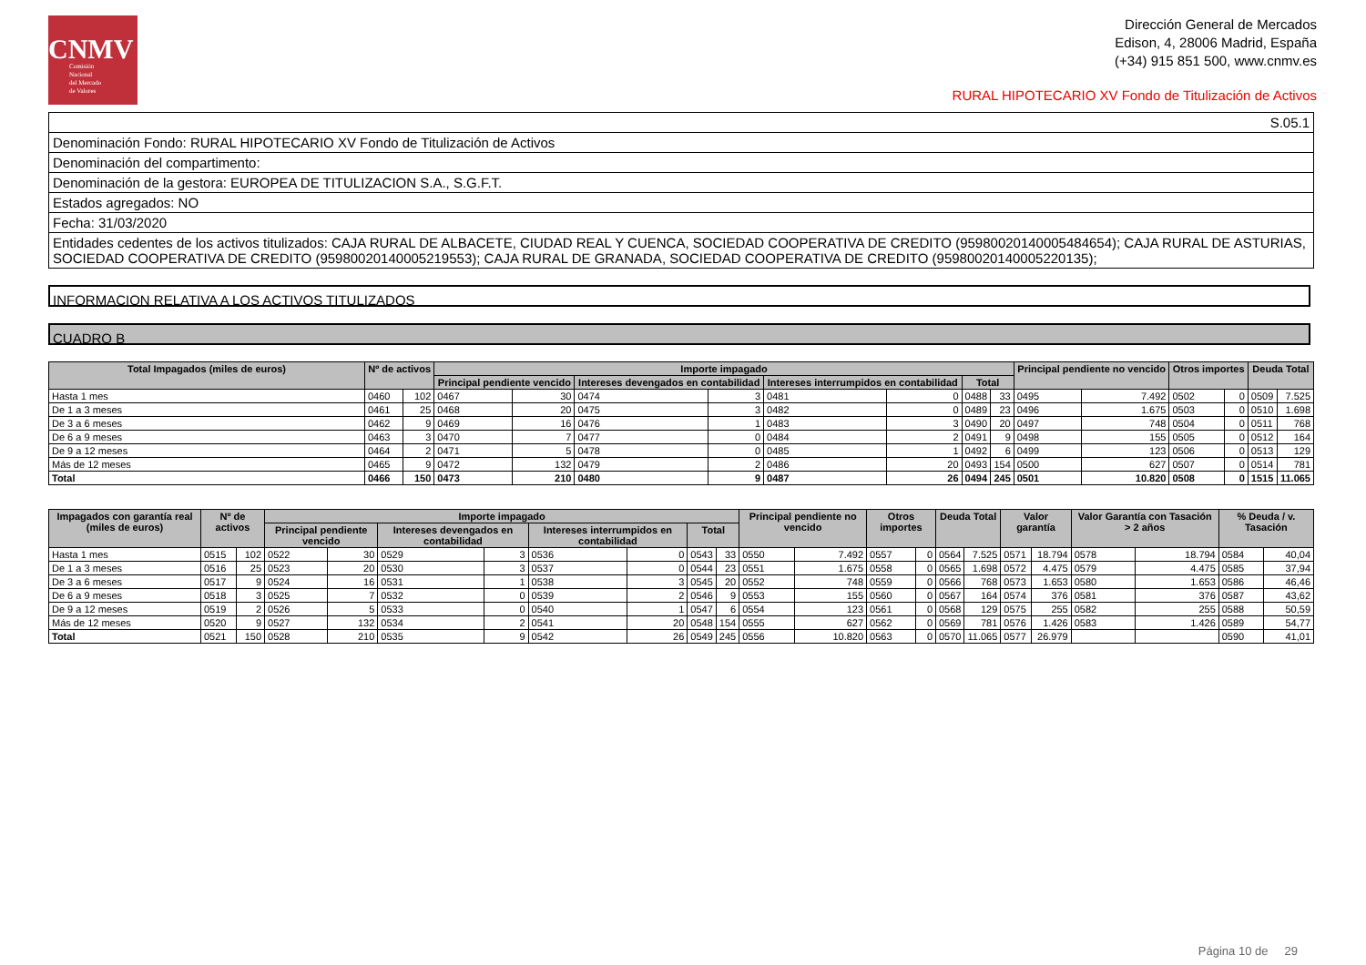CNMV
Comisión
Nacional
del Mercado
de Valores
Dirección General de Mercados
Edison, 4, 28006 Madrid, España
(+34) 915 851 500, www.cnmv.es
RURAL HIPOTECARIO XV Fondo de Titulización de Activos
| S.05.1 |
| Denominación Fondo: RURAL HIPOTECARIO XV Fondo de Titulización de Activos |
| Denominación del compartimento: |
| Denominación de la gestora: EUROPEA DE TITULIZACION S.A., S.G.F.T. |
| Estados agregados: NO |
| Fecha: 31/03/2020 |
| Entidades cedentes de los activos titulizados: CAJA RURAL DE ALBACETE, CIUDAD REAL Y CUENCA, SOCIEDAD COOPERATIVA DE CREDITO (95980020140005484654); CAJA RURAL DE ASTURIAS, SOCIEDAD COOPERATIVA DE CREDITO (95980020140005219553); CAJA RURAL DE GRANADA, SOCIEDAD COOPERATIVA DE CREDITO (95980020140005220135); |
INFORMACION RELATIVA A LOS ACTIVOS TITULIZADOS
CUADRO B
| Total Impagados (miles de euros) | Nº de activos | | Importe impagado | | | | | | | | Principal pendiente no vencido | | Otros importes | | Deuda Total | |
| --- | --- | --- | --- | --- | --- | --- | --- | --- | --- | --- | --- | --- | --- | --- | --- | --- |
| | | | Principal pendiente vencido | | Intereses devengados en contabilidad | | Intereses interrumpidos en contabilidad | | Total | | | | | | | |
| Hasta 1 mes | 0460 | 102 | 0467 | 30 | 0474 | 3 | 0481 | 0 | 0488 | 33 | 0495 | 7.492 | 0502 | 0 | 0509 | 7.525 |
| De 1 a 3 meses | 0461 | 25 | 0468 | 20 | 0475 | 3 | 0482 | 0 | 0489 | 23 | 0496 | 1.675 | 0503 | 0 | 0510 | 1.698 |
| De 3 a 6 meses | 0462 | 9 | 0469 | 16 | 0476 | 1 | 0483 | 3 | 0490 | 20 | 0497 | 748 | 0504 | 0 | 0511 | 768 |
| De 6 a 9 meses | 0463 | 3 | 0470 | 7 | 0477 | 0 | 0484 | 2 | 0491 | 9 | 0498 | 155 | 0505 | 0 | 0512 | 164 |
| De 9 a 12 meses | 0464 | 2 | 0471 | 5 | 0478 | 0 | 0485 | 1 | 0492 | 6 | 0499 | 123 | 0506 | 0 | 0513 | 129 |
| Más de 12 meses | 0465 | 9 | 0472 | 132 | 0479 | 2 | 0486 | 20 | 0493 | 154 | 0500 | 627 | 0507 | 0 | 0514 | 781 |
| Total | 0466 | 150 | 0473 | 210 | 0480 | 9 | 0487 | 26 | 0494 | 245 | 0501 | 10.820 | 0508 | 0 | 1515 | 11.065 |
| Impagados con garantía real (miles de euros) | Nº de activos | | Importe impagado | | | | | | | | Principal pendiente no vencido | | Otros importes | | Deuda Total | | Valor garantía | | Valor Garantía con Tasación > 2 años | | % Deuda / v. Tasación | |
| --- | --- | --- | --- | --- | --- | --- | --- | --- | --- | --- | --- | --- | --- | --- | --- | --- | --- | --- | --- | --- | --- | --- |
| | | | Principal pendiente vencido | | Intereses devengados en contabilidad | | Intereses interrumpidos en contabilidad | | Total | | | | | | | | | | | | | |
| Hasta 1 mes | 0515 | 102 | 0522 | 30 | 0529 | 3 | 0536 | 0 | 0543 | 33 | 0550 | 7.492 | 0557 | 0 | 0564 | 7.525 | 0571 | 18.794 | 0578 | 18.794 | 0584 | 40,04 |
| De 1 a 3 meses | 0516 | 25 | 0523 | 20 | 0530 | 3 | 0537 | 0 | 0544 | 23 | 0551 | 1.675 | 0558 | 0 | 0565 | 1.698 | 0572 | 4.475 | 0579 | 4.475 | 0585 | 37,94 |
| De 3 a 6 meses | 0517 | 9 | 0524 | 16 | 0531 | 1 | 0538 | 3 | 0545 | 20 | 0552 | 748 | 0559 | 0 | 0566 | 768 | 0573 | 1.653 | 0580 | 1.653 | 0586 | 46,46 |
| De 6 a 9 meses | 0518 | 3 | 0525 | 7 | 0532 | 0 | 0539 | 2 | 0546 | 9 | 0553 | 155 | 0560 | 0 | 0567 | 164 | 0574 | 376 | 0581 | 376 | 0587 | 43,62 |
| De 9 a 12 meses | 0519 | 2 | 0526 | 5 | 0533 | 0 | 0540 | 1 | 0547 | 6 | 0554 | 123 | 0561 | 0 | 0568 | 129 | 0575 | 255 | 0582 | 255 | 0588 | 50,59 |
| Más de 12 meses | 0520 | 9 | 0527 | 132 | 0534 | 2 | 0541 | 20 | 0548 | 154 | 0555 | 627 | 0562 | 0 | 0569 | 781 | 0576 | 1.426 | 0583 | 1.426 | 0589 | 54,77 |
| Total | 0521 | 150 | 0528 | 210 | 0535 | 9 | 0542 | 26 | 0549 | 245 | 0556 | 10.820 | 0563 | 0 | 0570 | 11.065 | 0577 | 26.979 | | | 0590 | 41,01 |
Página 10 de 29